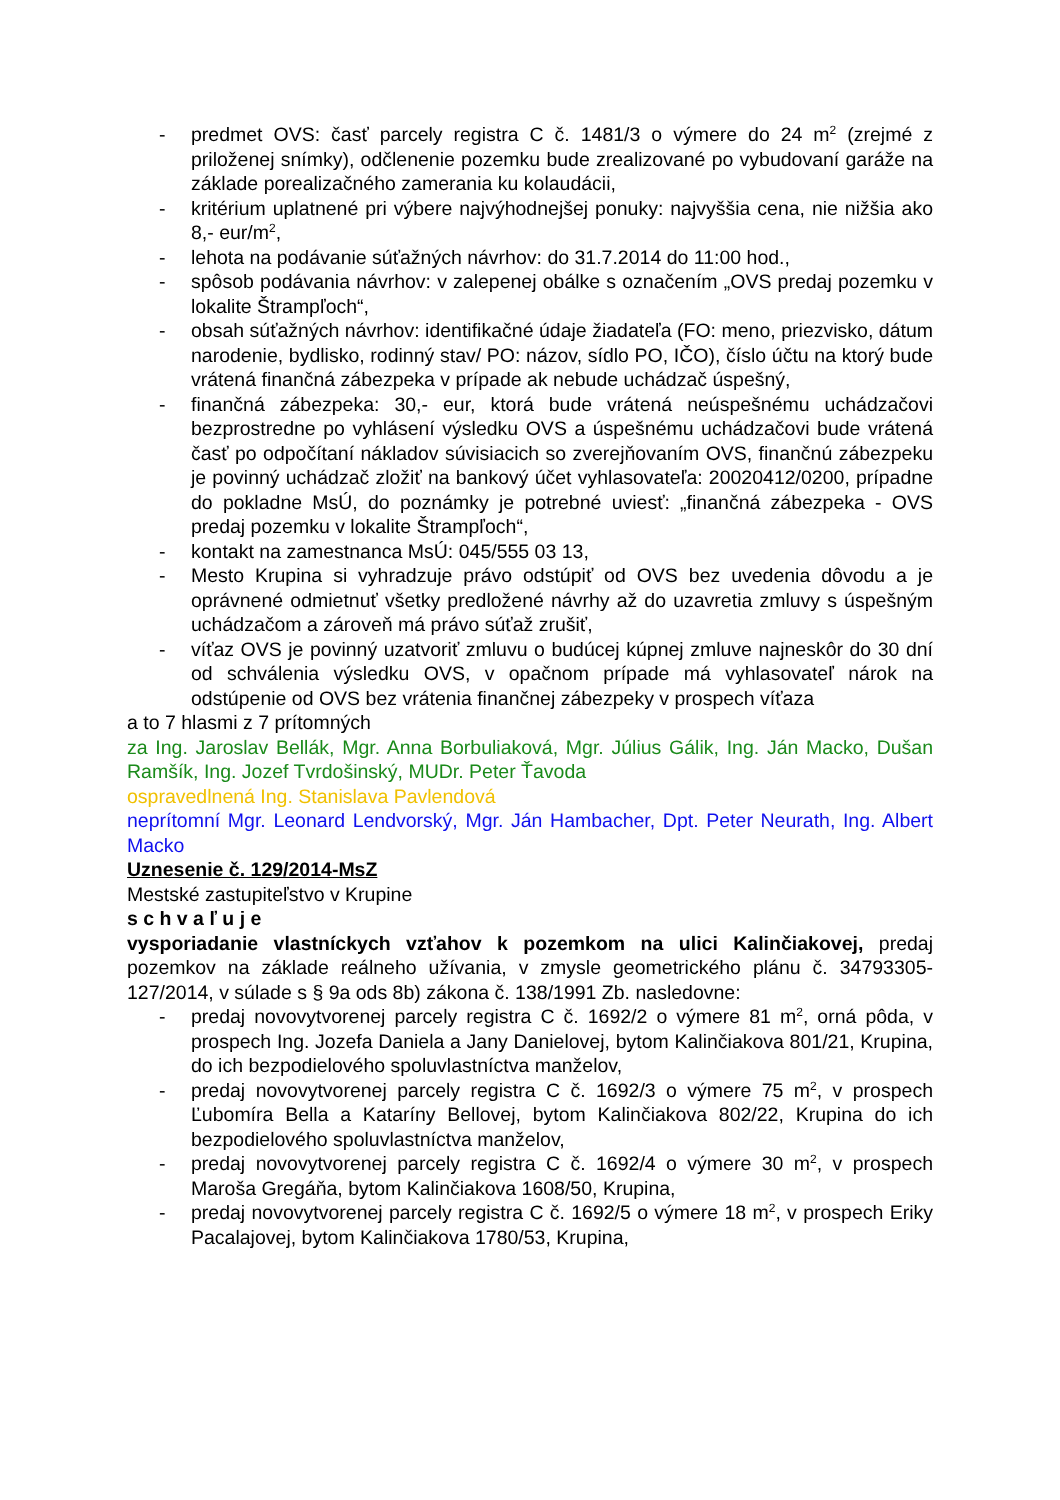- predmet OVS: časť parcely registra C č. 1481/3 o výmere do 24 m<sup>2</sup> (zrejmé z priloženej snímky), odčlenenie pozemku bude zrealizované po vybudovaní garáže na základe porealizačného zamerania ku kolaudácii,
- kritérium uplatnené pri výbere najvýhodnejšej ponuky: najvyššia cena, nie nižšia ako 8,- eur/m<sup>2</sup>,
- lehota na podávanie súťažných návrhov: do 31.7.2014 do 11:00 hod.,
- spôsob podávania návrhov: v zalepenej obálke s označením „OVS predaj pozemku v lokalite Štrampľoch“,
- obsah súťažných návrhov: identifikačné údaje žiadateľa (FO: meno, priezvisko, dátum narodenie, bydlisko, rodinný stav/ PO: názov, sídlo PO, IČO), číslo účtu na ktorý bude vrátená finančná zábezpeka v prípade ak nebude uchádzač úspešný,
- finančná zábezpeka: 30,- eur, ktorá bude vrátená neúspešnému uchádzačovi bezprostredne po vyhlásení výsledku OVS a úspešnému uchádzačovi bude vrátená časť po odpočítaní nákladov súvisiacich so zverejňovaním OVS, finančnú zábezpeku je povinný uchádzač zložiť na bankový účet vyhlasovateľa: 20020412/0200, prípadne do pokladne MsÚ, do poznámky je potrebné uviesť: „finančná zábezpeka - OVS predaj pozemku v lokalite Štrampľoch“,
- kontakt na zamestnanca MsÚ: 045/555 03 13,
- Mesto Krupina si vyhradzuje právo odstúpiť od OVS bez uvedenia dôvodu a je oprávnené odmietnuť všetky predložené návrhy až do uzavretia zmluvy s úspešným uchádzačom a zároveň má právo súťaž zrušiť,
- víťaz OVS je povinný uzatvoriť zmluvu o budúcej kúpnej zmluve najneskôr do 30 dní od schválenia výsledku OVS, v opačnom prípade má vyhlasovateľ nárok na odstúpenie od OVS bez vrátenia finančnej zábezpeky v prospech víťaza
a to 7 hlasmi z 7 prítomných
za Ing. Jaroslav Bellák, Mgr. Anna Borbuliaková, Mgr. Július Gálik, Ing. Ján Macko, Dušan Ramšík, Ing. Jozef Tvrdošinský, MUDr. Peter Ťavoda
ospravedlnená Ing. Stanislava Pavlendová
neprítomní Mgr. Leonard Lendvorský, Mgr. Ján Hambacher, Dpt. Peter Neurath, Ing. Albert Macko
Uznesenie č. 129/2014-MsZ
Mestské zastupiteľstvo v Krupine
s c h v a ľ u j e
vysporiadanie vlastníckych vzťahov k pozemkom na ulici Kalinčiakovej, predaj pozemkov na základe reálneho užívania, v zmysle geometrického plánu č. 34793305-127/2014, v súlade s § 9a ods 8b) zákona č. 138/1991 Zb. nasledovne:
- predaj novovytvorenej parcely registra C č. 1692/2 o výmere 81 m<sup>2</sup>, orná pôda, v prospech Ing. Jozefa Daniela a Jany Danielovej, bytom Kalinčiakova 801/21, Krupina, do ich bezpodielového spoluvlastníctva manželov,
- predaj novovytvorenej parcely registra C č. 1692/3 o výmere 75 m<sup>2</sup>, v prospech Ľubomíra Bella a Kataríny Bellovej, bytom Kalinčiakova 802/22, Krupina do ich bezpodielového spoluvlastníctva manželov,
- predaj novovytvorenej parcely registra C č. 1692/4 o výmere 30 m<sup>2</sup>, v prospech Maroša Gregáňa, bytom Kalinčiakova 1608/50, Krupina,
- predaj novovytvorenej parcely registra C č. 1692/5 o výmere 18 m<sup>2</sup>, v prospech Eriky Pacalajovej, bytom Kalinčiakova 1780/53, Krupina,